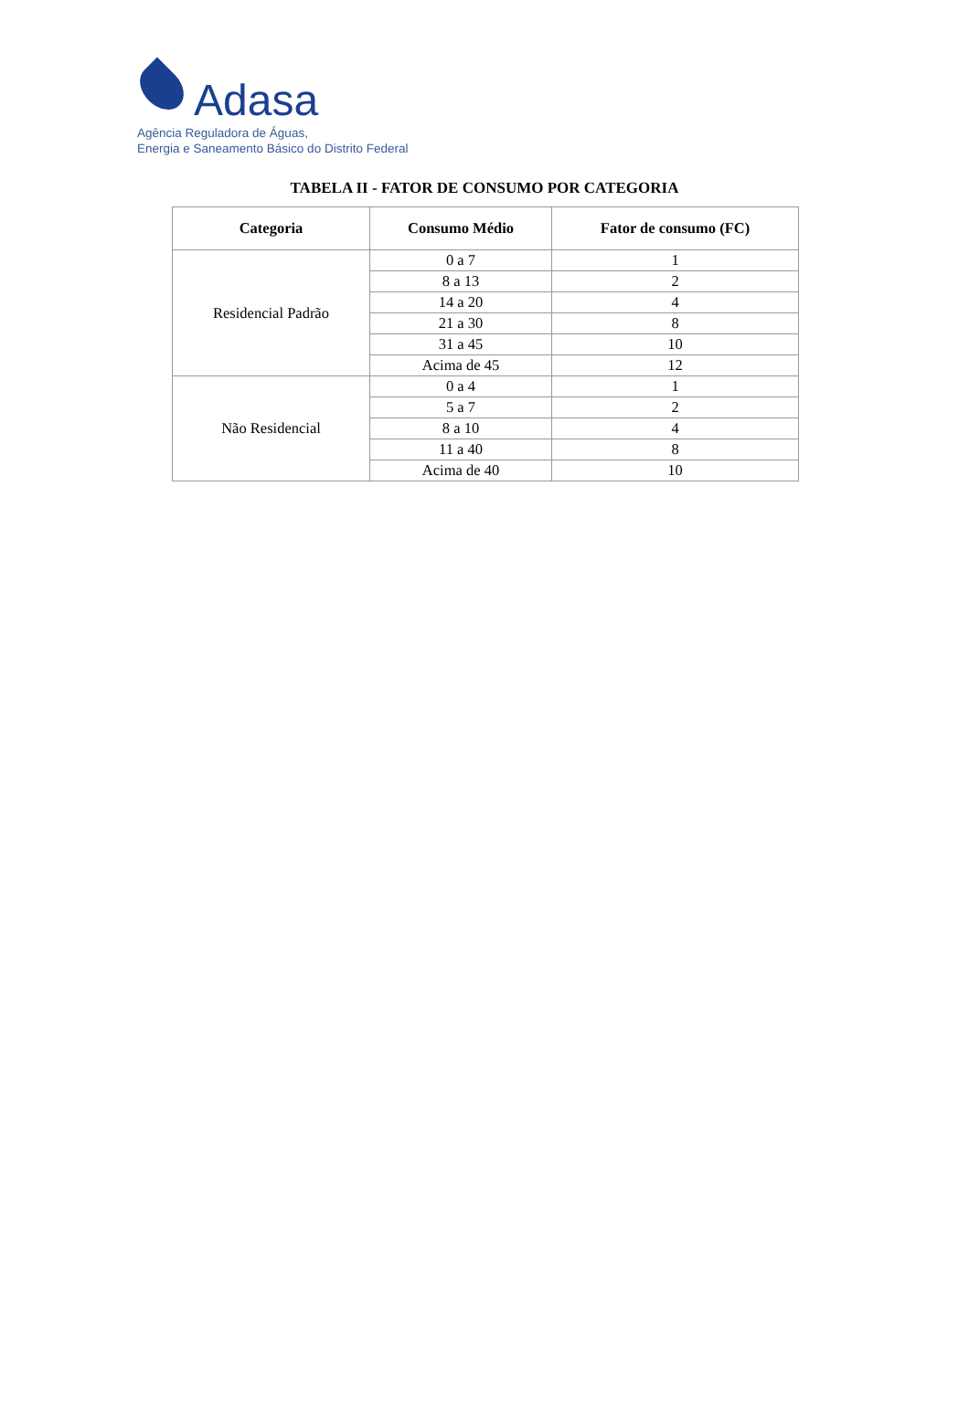Adasa
Agência Reguladora de Águas,
Energia e Saneamento Básico do Distrito Federal
TABELA II - FATOR DE CONSUMO POR CATEGORIA
| Categoria | Consumo Médio | Fator de consumo (FC) |
| --- | --- | --- |
| Residencial Padrão | 0 a 7 | 1 |
| | 8 a 13 | 2 |
| | 14 a 20 | 4 |
| | 21 a 30 | 8 |
| | 31 a 45 | 10 |
| | Acima de 45 | 12 |
| Não Residencial | 0 a 4 | 1 |
| | 5 a 7 | 2 |
| | 8 a 10 | 4 |
| | 11 a 40 | 8 |
| | Acima de 40 | 10 |